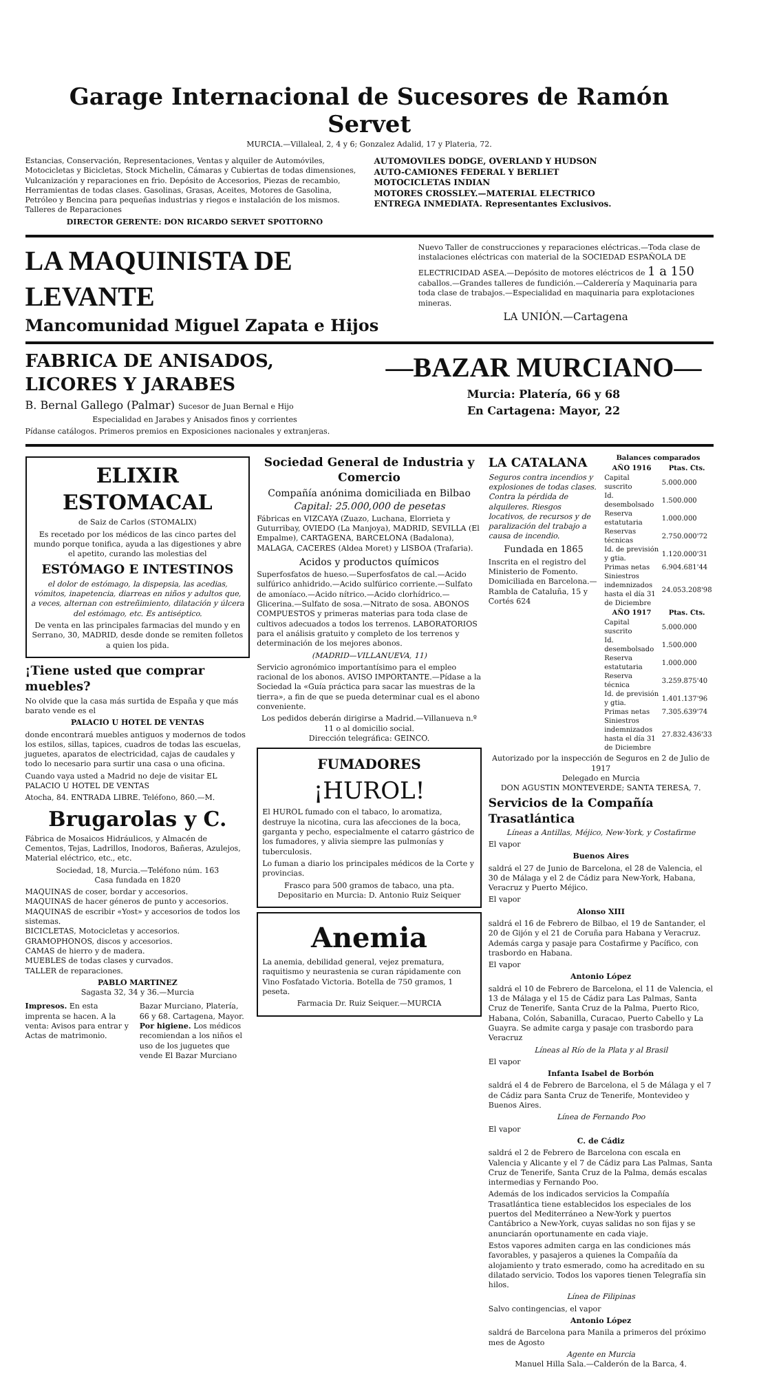Garage Internacional de Sucesores de Ramón Servet
MURCIA.—Villaleal, 2, 4 y 6; Gonzalez Adalid, 17 y Plateria, 72.
Estancias, Conservación, Representaciones, Ventas y alquiler de Automóviles, Motocicletas y Bicicletas, Stock Michelin, Cámaras y Cubiertas de todas dimensiones, Vulcanización y reparaciones en frio. Depósito de Accesorios, Piezas de recambio, Herramientas de todas clases. Gasolinas, Grasas, Aceites, Motores de Gasolina, Petróleo y Bencina para pequeñas industrias y riegos e instalación de los mismos. Talleres de Reparaciones
DIRECTOR GERENTE: DON RICARDO SERVET SPOTTORNO
AUTOMOVILES DODGE, OVERLAND Y HUDSON
AUTO-CAMIONES FEDERAL Y BERLIET
MOTOCICLETAS INDIAN
MOTORES CROSSLEY.—MATERIAL ELECTRICO
ENTREGA INMEDIATA. Representantes Exclusivos.
LA MAQUINISTA DE LEVANTE
Mancomunidad Miguel Zapata e Hijos
Nuevo Taller de construcciones y reparaciones eléctricas.—Toda clase de instalaciones eléctricas con material de la SOCIEDAD ESPAÑOLA DE ELECTRICIDAD ASEA.—Depósito de motores eléctricos de 1 a 150 caballos.—Grandes talleres de fundición.—Calderería y Maquinaria para toda clase de trabajos.—Especialidad en maquinaria para explotaciones mineras.
LA UNIÓN.—Cartagena
FABRICA DE ANISADOS, LICORES Y JARABES
B. Bernal Gallego (Palmar) Sucesor de Juan Bernal e Hijo
Especialidad en Jarabes y Anisados finos y corrientes
Pídanse catálogos. Primeros premios en Exposiciones nacionales y extranjeras.
—BAZAR MURCIANO—
Murcia: Platería, 66 y 68
En Cartagena: Mayor, 22
ELIXIR ESTOMACAL
de Saiz de Carlos (STOMALIX)
Es recetado por los médicos de las cinco partes del mundo porque tonifica, ayuda a las digestiones y abre el apetito, curando las molestias del
ESTÓMAGO E INTESTINOS
el dolor de estómago, la dispepsia, las acedias, vómitos, inapetencia, diarreas en niños y adultos que, a veces, alternan con estreñimiento, dilatación y úlcera del estómago, etc. Es antiséptico.
De venta en las principales farmacias del mundo y en Serrano, 30, MADRID, desde donde se remiten folletos a quien los pida.
¡Tiene usted que comprar muebles?
No olvide que la casa más surtida de España y que más barato vende es el
PALACIO U HOTEL DE VENTAS
donde encontrará muebles antiguos y modernos de todos los estilos, sillas, tapices, cuadros de todas las escuelas, juguetes, aparatos de electricidad, cajas de caudales y todo lo necesario para surtir una casa o una oficina.
Cuando vaya usted a Madrid no deje de visitar EL PALACIO U HOTEL DE VENTAS
Atocha, 84. ENTRADA LIBRE. Teléfono, 860.—M.
Brugarolas y C.
Fábrica de Mosaicos Hidráulicos, y Almacén de Cementos, Tejas, Ladrillos, Inodoros, Bañeras, Azulejos, Material eléctrico, etc., etc.
Sociedad, 18, Murcia.—Teléfono núm. 163
Casa fundada en 1820
MAQUINAS de coser, bordar y accesorios.
MAQUINAS de hacer géneros de punto y accesorios.
MAQUINAS de escribir «Yost» y accesorios de todos los sistemas.
BICICLETAS, Motocicletas y accesorios.
GRAMOPHONOS, discos y accesorios.
CAMAS de hierro y de madera.
MUEBLES de todas clases y curvados.
TALLER de reparaciones.
PABLO MARTINEZ
Sagasta 32, 34 y 36.—Murcia
Impresos. En esta imprenta se hacen. A la venta: Avisos para entrar y Actas de matrimonio.
Bazar Murciano, Platería, 66 y 68. Cartagena, Mayor.
Por higiene. Los médicos recomiendan a los niños el uso de los juguetes que vende El Bazar Murciano
Sociedad General de Industria y Comercio
Compañía anónima domiciliada en Bilbao
Capital: 25.000,000 de pesetas
Fábricas en VIZCAYA (Zuazo, Luchana, Elorrieta y Guturribay, OVIEDO (La Manjoya), MADRID, SEVILLA (El Empalme), CARTAGENA, BARCELONA (Badalona), MALAGA, CACERES (Aldea Moret) y LISBOA (Trafaria).
Acidos y productos químicos
Superfosfatos de hueso.—Superfosfatos de cal.—Acido sulfúrico anhidrido.—Acido sulfúrico corriente.—Sulfato de amoníaco.—Acido nítrico.—Acido clorhídrico.—Glicerina.—Sulfato de sosa.—Nitrato de sosa. ABONOS COMPUESTOS y primeras materias para toda clase de cultivos adecuados a todos los terrenos. LABORATORIOS para el análisis gratuito y completo de los terrenos y determinación de los mejores abonos.
(MADRID—VILLANUEVA, 11)
Servicio agronómico importantísimo para el empleo racional de los abonos. AVISO IMPORTANTE.—Pídase a la Sociedad la «Guía práctica para sacar las muestras de la tierra», a fin de que se pueda determinar cual es el abono conveniente.
Los pedidos deberán dirigirse a Madrid.—Villanueva n.º 11 o al domicilio social.
Dirección telegráfica: GEINCO.
FUMADORES
¡HUROL!
El HUROL fumado con el tabaco, lo aromatiza, destruye la nicotina, cura las afecciones de la boca, garganta y pecho, especialmente el catarro gástrico de los fumadores, y alivia siempre las pulmonías y tuberculosis.
Lo fuman a diario los principales médicos de la Corte y provincias.
Frasco para 500 gramos de tabaco, una pta. Depositario en Murcia: D. Antonio Ruiz Seiquer
Anemia
La anemia, debilidad general, vejez prematura, raquitismo y neurastenia se curan rápidamente con Vino Fosfatado Victoria. Botella de 750 gramos, 1 peseta.
Farmacia Dr. Ruiz Seiquer.—MURCIA
LA CATALANA
Seguros contra incendios y explosiones de todas clases. Contra la pérdida de alquileres. Riesgos locativos, de recursos y de paralización del trabajo a causa de incendio.
Fundada en 1865
Inscrita en el registro del Ministerio de Fomento. Domiciliada en Barcelona.—Rambla de Cataluña, 15 y Cortés 624
| Balances comparados | |
| --- | --- |
| AÑO 1916 | Ptas. Cts. |
| Capital suscrito | 5.000.000 |
| Id. desembolsado | 1.500.000 |
| Reserva estatutaria | 1.000.000 |
| Reservas técnicas | 2.750.000'72 |
| Id. de previsión y gtia. | 1.120.000'31 |
| Primas netas | 6.904.681'44 |
| Siniestros indemnizados hasta el día 31 de Diciembre | 24.053.208'98 |
| AÑO 1917 | Ptas. Cts. |
| Capital suscrito | 5.000.000 |
| Id. desembolsado | 1.500.000 |
| Reserva estatutaria | 1.000.000 |
| Reserva técnica | 3.259.875'40 |
| Id. de previsión y gtia. | 1.401.137'96 |
| Primas netas | 7.305.639'74 |
| Siniestros indemnizados hasta el día 31 de Diciembre | 27.832.436'33 |
Autorizado por la inspección de Seguros en 2 de Julio de 1917
Delegado en Murcia
DON AGUSTIN MONTEVERDE; SANTA TERESA, 7.
Servicios de la Compañía Trasatlántica
Líneas a Antillas, Méjico, New-York, y Costafirme
El vapor
Buenos Aires
saldrá el 27 de Junio de Barcelona, el 28 de Valencia, el 30 de Málaga y el 2 de Cádiz para New-York, Habana, Veracruz y Puerto Méjico.
El vapor
Alonso XIII
saldrá el 16 de Febrero de Bilbao, el 19 de Santander, el 20 de Gijón y el 21 de Coruña para Habana y Veracruz. Además carga y pasaje para Costafirme y Pacífico, con trasbordo en Habana.
El vapor
Antonio López
saldrá el 10 de Febrero de Barcelona, el 11 de Valencia, el 13 de Málaga y el 15 de Cádiz para Las Palmas, Santa Cruz de Tenerife, Santa Cruz de la Palma, Puerto Rico, Habana, Colón, Sabanilla, Curacao, Puerto Cabello y La Guayra. Se admite carga y pasaje con trasbordo para Veracruz
Líneas al Río de la Plata y al Brasil
El vapor
Infanta Isabel de Borbón
saldrá el 4 de Febrero de Barcelona, el 5 de Málaga y el 7 de Cádiz para Santa Cruz de Tenerife, Montevideo y Buenos Aires.
Línea de Fernando Poo
El vapor
C. de Cádiz
saldrá el 2 de Febrero de Barcelona con escala en Valencia y Alicante y el 7 de Cádiz para Las Palmas, Santa Cruz de Tenerife, Santa Cruz de la Palma, demás escalas intermedias y Fernando Poo.
Además de los indicados servicios la Compañía Trasatlántica tiene establecidos los especiales de los puertos del Mediterráneo a New-York y puertos Cantábrico a New-York, cuyas salidas no son fijas y se anunciarán oportunamente en cada viaje.
Estos vapores admiten carga en las condiciones más favorables, y pasajeros a quienes la Compañía da alojamiento y trato esmerado, como ha acreditado en su dilatado servicio. Todos los vapores tienen Telegrafía sin hilos.
Línea de Filipinas
Salvo contingencias, el vapor
Antonio López
saldrá de Barcelona para Manila a primeros del próximo mes de Agosto
Agente en Murcia
Manuel Hilla Sala.—Calderón de la Barca, 4.